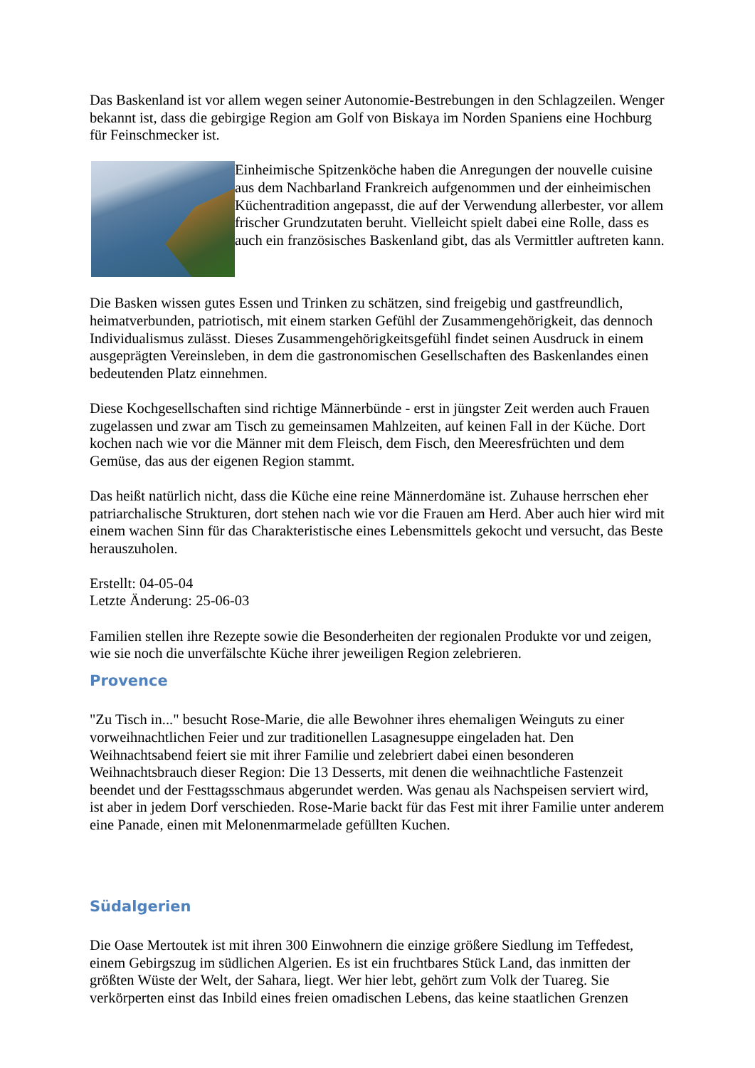Das Baskenland ist vor allem wegen seiner Autonomie-Bestrebungen in den Schlagzeilen. Wenger bekannt ist, dass die gebirgige Region am Golf von Biskaya im Norden Spaniens eine Hochburg für Feinschmecker ist.
Einheimische Spitzenköche haben die Anregungen der nouvelle cuisine aus dem Nachbarland Frankreich aufgenommen und der einheimischen Küchentradition angepasst, die auf der Verwendung allerbester, vor allem frischer Grundzutaten beruht. Vielleicht spielt dabei eine Rolle, dass es auch ein französisches Baskenland gibt, das als Vermittler auftreten kann.
Die Basken wissen gutes Essen und Trinken zu schätzen, sind freigebig und gastfreundlich, heimatverbunden, patriotisch, mit einem starken Gefühl der Zusammengehörigkeit, das dennoch Individualismus zulässt. Dieses Zusammengehörigkeitsgefühl findet seinen Ausdruck in einem ausgeprägten Vereinsleben, in dem die gastronomischen Gesellschaften des Baskenlandes einen bedeutenden Platz einnehmen.
Diese Kochgesellschaften sind richtige Männerbünde - erst in jüngster Zeit werden auch Frauen zugelassen und zwar am Tisch zu gemeinsamen Mahlzeiten, auf keinen Fall in der Küche. Dort kochen nach wie vor die Männer mit dem Fleisch, dem Fisch, den Meeresfrüchten und dem Gemüse, das aus der eigenen Region stammt.
Das heißt natürlich nicht, dass die Küche eine reine Männerdomäne ist. Zuhause herrschen eher patriarchalische Strukturen, dort stehen nach wie vor die Frauen am Herd. Aber auch hier wird mit einem wachen Sinn für das Charakteristische eines Lebensmittels gekocht und versucht, das Beste herauszuholen.
Erstellt: 04-05-04
Letzte Änderung: 25-06-03
Familien stellen ihre Rezepte sowie die Besonderheiten der regionalen Produkte vor und zeigen, wie sie noch die unverfälschte Küche ihrer jeweiligen Region zelebrieren.
Provence
"Zu Tisch in..." besucht Rose-Marie, die alle Bewohner ihres ehemaligen Weinguts zu einer vorweihnachtlichen Feier und zur traditionellen Lasagnesuppe eingeladen hat. Den Weihnachtsabend feiert sie mit ihrer Familie und zelebriert dabei einen besonderen Weihnachtsbrauch dieser Region: Die 13 Desserts, mit denen die weihnachtliche Fastenzeit beendet und der Festtagsschmaus abgerundet werden. Was genau als Nachspeisen serviert wird, ist aber in jedem Dorf verschieden. Rose-Marie backt für das Fest mit ihrer Familie unter anderem eine Panade, einen mit Melonenmarmelade gefüllten Kuchen.
Südalgerien
Die Oase Mertoutek ist mit ihren 300 Einwohnern die einzige größere Siedlung im Teffedest, einem Gebirgszug im südlichen Algerien. Es ist ein fruchtbares Stück Land, das inmitten der größten Wüste der Welt, der Sahara, liegt. Wer hier lebt, gehört zum Volk der Tuareg. Sie verkörperten einst das Inbild eines freien omadischen Lebens, das keine staatlichen Grenzen